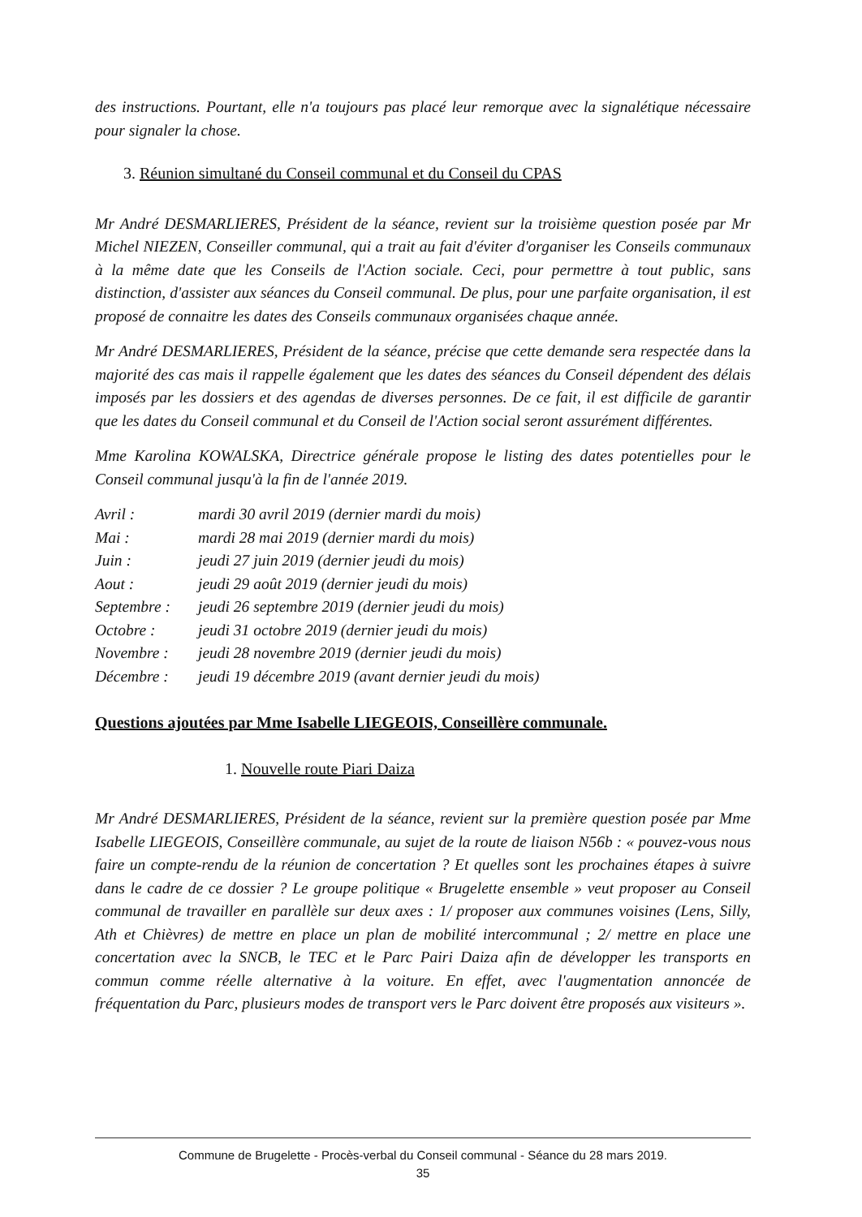des instructions. Pourtant, elle n'a toujours pas placé leur remorque avec la signalétique nécessaire pour signaler la chose.
3. Réunion simultané du Conseil communal et du Conseil du CPAS
Mr André DESMARLIERES, Président de la séance, revient sur la troisième question posée par Mr Michel NIEZEN, Conseiller communal, qui a trait au fait d'éviter d'organiser les Conseils communaux à la même date que les Conseils de l'Action sociale. Ceci, pour permettre à tout public, sans distinction, d'assister aux séances du Conseil communal. De plus, pour une parfaite organisation, il est proposé de connaitre les dates des Conseils communaux organisées chaque année.
Mr André DESMARLIERES, Président de la séance, précise que cette demande sera respectée dans la majorité des cas mais il rappelle également que les dates des séances du Conseil dépendent des délais imposés par les dossiers et des agendas de diverses personnes. De ce fait, il est difficile de garantir que les dates du Conseil communal et du Conseil de l'Action social seront assurément différentes.
Mme Karolina KOWALSKA, Directrice générale propose le listing des dates potentielles pour le Conseil communal jusqu'à la fin de l'année 2019.
Avril : mardi 30 avril 2019 (dernier mardi du mois)
Mai : mardi 28 mai 2019 (dernier mardi du mois)
Juin : jeudi 27 juin 2019 (dernier jeudi du mois)
Aout : jeudi 29 août 2019 (dernier jeudi du mois)
Septembre : jeudi 26 septembre 2019 (dernier jeudi du mois)
Octobre : jeudi 31 octobre 2019 (dernier jeudi du mois)
Novembre : jeudi 28 novembre 2019 (dernier jeudi du mois)
Décembre : jeudi 19 décembre 2019 (avant dernier jeudi du mois)
Questions ajoutées par Mme Isabelle LIEGEOIS, Conseillère communale.
1. Nouvelle route Piari Daiza
Mr André DESMARLIERES, Président de la séance, revient sur la première question posée par Mme Isabelle LIEGEOIS, Conseillère communale, au sujet de la route de liaison N56b : « pouvez-vous nous faire un compte-rendu de la réunion de concertation ? Et quelles sont les prochaines étapes à suivre dans le cadre de ce dossier ? Le groupe politique « Brugelette ensemble » veut proposer au Conseil communal de travailler en parallèle sur deux axes : 1/ proposer aux communes voisines (Lens, Silly, Ath et Chièvres) de mettre en place un plan de mobilité intercommunal ; 2/ mettre en place une concertation avec la SNCB, le TEC et le Parc Pairi Daiza afin de développer les transports en commun comme réelle alternative à la voiture. En effet, avec l'augmentation annoncée de fréquentation du Parc, plusieurs modes de transport vers le Parc doivent être proposés aux visiteurs ».
Commune de Brugelette - Procès-verbal du Conseil communal - Séance du 28 mars 2019.
35